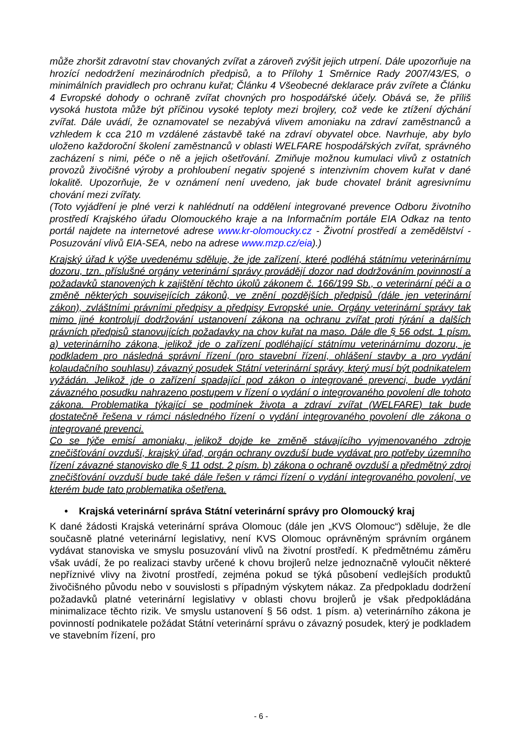může zhoršit zdravotní stav chovaných zvířat a zároveň zvýšit jejich utrpení. Dále upozorňuje na hrozící nedodržení mezinárodních předpisů, a to Přílohy 1 Směrnice Rady 2007/43/ES, o minimálních pravidlech pro ochranu kuřat; Článku 4 Všeobecné deklarace práv zvířete a Článku 4 Evropské dohody o ochraně zvířat chovných pro hospodářské účely. Obává se, že příliš vysoká hustota může být příčinou vysoké teploty mezi brojlery, což vede ke ztížení dýchání zvířat. Dále uvádí, že oznamovatel se nezabývá vlivem amoniaku na zdraví zaměstnanců a vzhledem k cca 210 m vzdálené zástavbě také na zdraví obyvatel obce. Navrhuje, aby bylo uloženo každoroční školení zaměstnanců v oblasti WELFARE hospodářských zvířat, správného zacházení s nimi, péče o ně a jejich ošetřování. Zmiňuje možnou kumulaci vlivů z ostatních provozů živočišné výroby a prohloubení negativ spojené s intenzivním chovem kuřat v dané lokalitě. Upozorňuje, že v oznámení není uvedeno, jak bude chovatel bránit agresivnímu chování mezi zvířaty.
(Toto vyjádření je plné verzi k nahlédnutí na oddělení integrované prevence Odboru životního prostředí Krajského úřadu Olomouckého kraje a na Informačním portále EIA Odkaz na tento portál najdete na internetové adrese www.kr-olomoucky.cz - Životní prostředí a zemědělství - Posuzování vlivů EIA-SEA, nebo na adrese www.mzp.cz/eia).)
Krajský úřad k výše uvedenému sděluje, že jde zařízení, které podléhá státnímu veterinárnímu dozoru, tzn. příslušné orgány veterinární správy provádějí dozor nad dodržováním povinností a požadavků stanovených k zajištění těchto úkolů zákonem č. 166/199 Sb., o veterinární péči a o změně některých souvisejících zákonů, ve znění pozdějších předpisů (dále jen veterinární zákon), zvláštními právními předpisy a předpisy Evropské unie. Orgány veterinární správy tak mimo jiné kontrolují dodržování ustanovení zákona na ochranu zvířat proti týrání a dalších právních předpisů stanovujících požadavky na chov kuřat na maso. Dále dle § 56 odst. 1 písm. a) veterinárního zákona, jelikož jde o zařízení podléhající státnímu veterinárnímu dozoru, je podkladem pro následná správní řízení (pro stavební řízení, ohlášení stavby a pro vydání kolaudačního souhlasu) závazný posudek Státní veterinární správy, který musí být podnikatelem vyžádán. Jelikož jde o zařízení spadající pod zákon o integrované prevenci, bude vydání závazného posudku nahrazeno postupem v řízení o vydání o integrovaného povolení dle tohoto zákona. Problematika týkající se podmínek života a zdraví zvířat (WELFARE) tak bude dostatečně řešena v rámci následného řízení o vydání integrovaného povolení dle zákona o integrované prevenci.
Co se týče emisí amoniaku, jelikož dojde ke změně stávajícího vyjmenovaného zdroje znečišťování ovzduší, krajský úřad, orgán ochrany ovzduší bude vydávat pro potřeby územního řízení závazné stanovisko dle § 11 odst. 2 písm. b) zákona o ochraně ovzduší a předmětný zdroj znečišťování ovzduší bude také dále řešen v rámci řízení o vydání integrovaného povolení, ve kterém bude tato problematika ošetřena.
• Krajská veterinární správa Státní veterinární správy pro Olomoucký kraj
K dané žádosti Krajská veterinární správa Olomouc (dále jen „KVS Olomouc“) sděluje, že dle současně platné veterinární legislativy, není KVS Olomouc oprávněným správním orgánem vydávat stanoviska ve smyslu posuzování vlivů na životní prostředí. K předmětnému záměru však uvádí, že po realizaci stavby určené k chovu brojlerů nelze jednoznačně vyloučit některé nepříznivé vlivy na životní prostředí, zejména pokud se týká působení vedlejších produktů živočišného původu nebo v souvislosti s případným výskytem nákaz. Za předpokladu dodržení požadavků platné veterinární legislativy v oblasti chovu brojlerů je však předpokládána minimalizace těchto rizik. Ve smyslu ustanovení § 56 odst. 1 písm. a) veterinárního zákona je povinností podnikatele požádat Státní veterinární správu o závazný posudek, který je podkladem ve stavebním řízení, pro
- 6 -